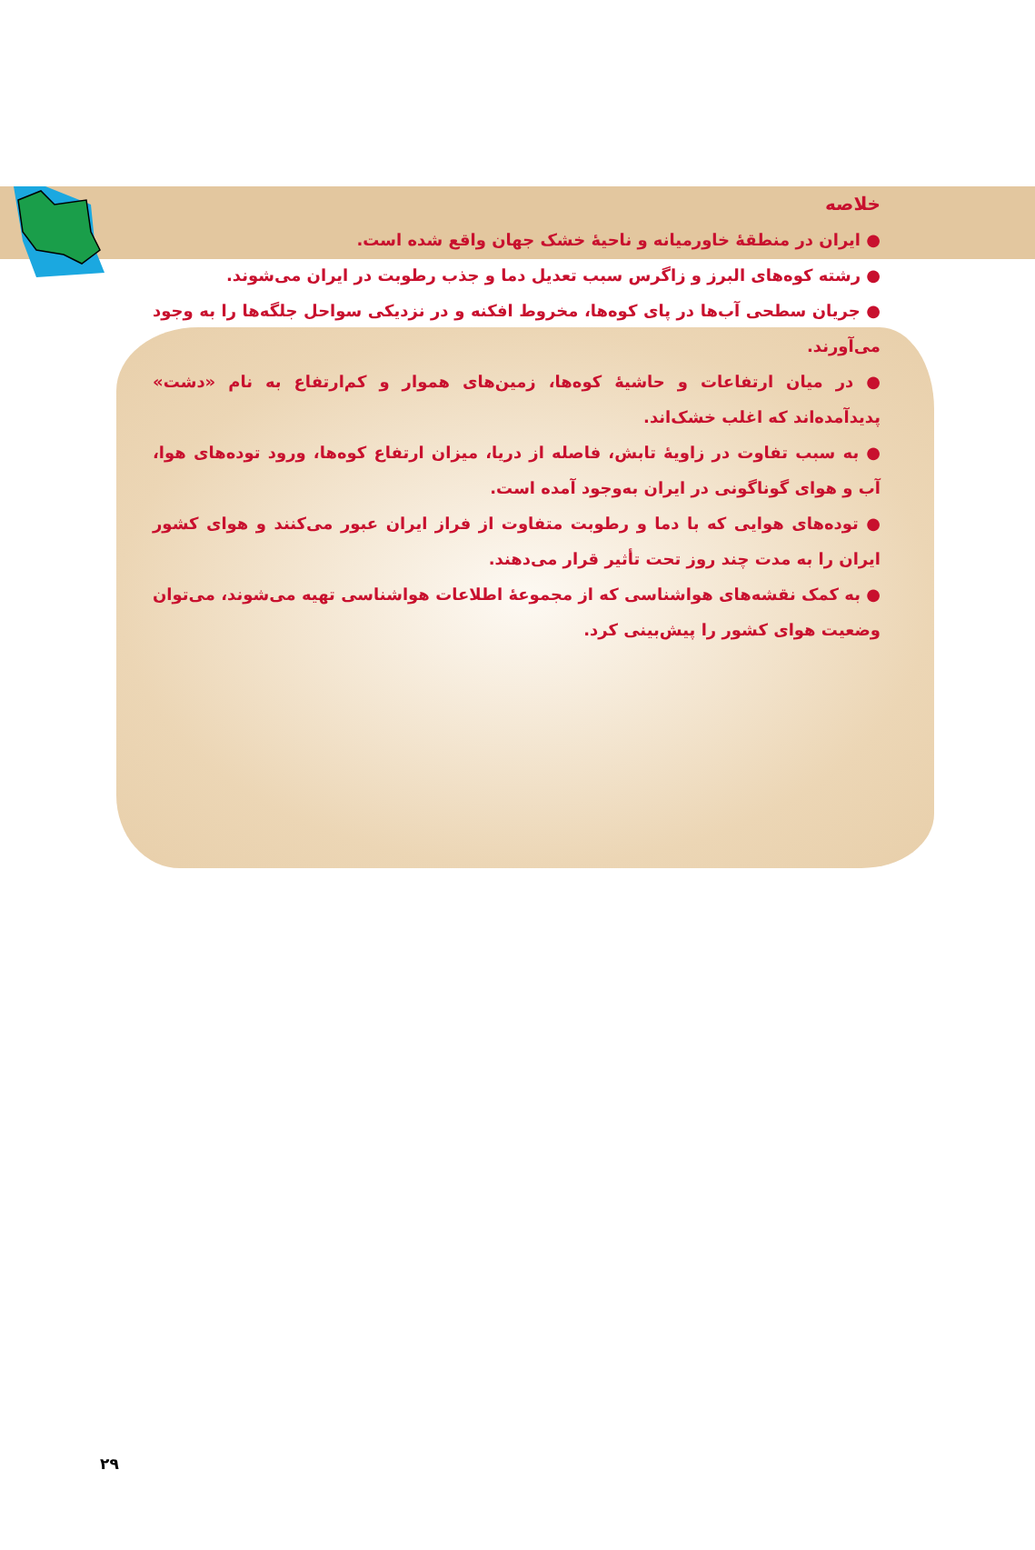خلاصه
● ایران در منطقهٔ خاورمیانه و ناحیهٔ خشک جهان واقع شده است.
● رشته کوه‌های البرز و زاگرس سبب تعدیل دما و جذب رطوبت در ایران می‌شوند.
● جریان سطحی آب‌ها در پای کوه‌ها، مخروط افکنه و در نزدیکی سواحل جلگه‌ها را به وجود می‌آورند.
● در میان ارتفاعات و حاشیهٔ کوه‌ها، زمین‌های هموار و کم‌ارتفاع به نام «دشت» پدیدآمده‌اند که اغلب خشک‌اند.
● به سبب تفاوت در زاویهٔ تابش، فاصله از دریا، میزان ارتفاع کوه‌ها، ورود توده‌های هوا، آب و هوای گوناگونی در ایران به‌وجود آمده است.
● توده‌های هوایی که با دما و رطوبت متفاوت از فراز ایران عبور می‌کنند و هوای کشور ایران را به مدت چند روز تحت تأثیر قرار می‌دهند.
● به کمک نقشه‌های هواشناسی که از مجموعهٔ اطلاعات هواشناسی تهیه می‌شوند، می‌توان وضعیت هوای کشور را پیش‌بینی کرد.
۲۹